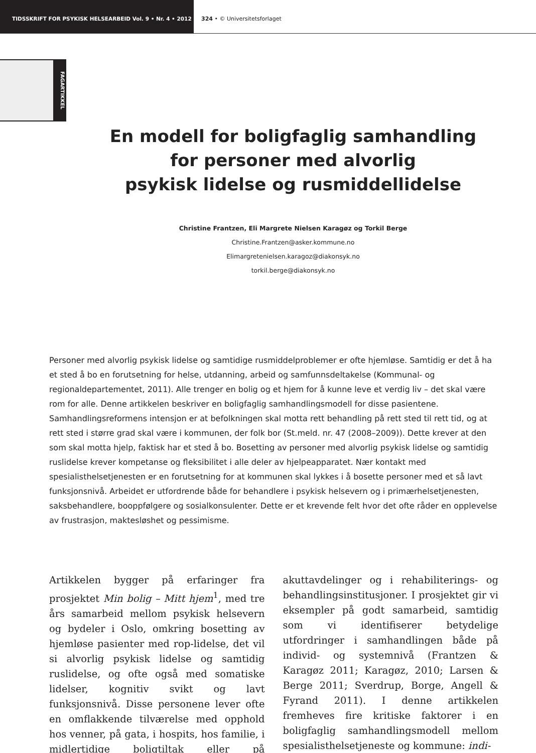TIDSSKRIFT FOR PSYKISK HELSEARBEID Vol. 9 • Nr. 4 • 2012 324 • © Universitetsforlaget
FAGARTIKKEL
En modell for boligfaglig samhandling
for personer med alvorlig
psykisk lidelse og rusmiddellidelse
Christine Frantzen, Eli Margrete Nielsen Karagøz og Torkil Berge
Christine.Frantzen@asker.kommune.no
Elimargretenielsen.karagoz@diakonsyk.no
torkil.berge@diakonsyk.no
Personer med alvorlig psykisk lidelse og samtidige rusmiddelproblemer er ofte hjemløse. Samtidig er det å ha et sted å bo en forutsetning for helse, utdanning, arbeid og samfunnsdeltakelse (Kommunal- og regionaldepartementet, 2011). Alle trenger en bolig og et hjem for å kunne leve et verdig liv – det skal være rom for alle. Denne artikkelen beskriver en boligfaglig samhandlingsmodell for disse pasientene. Samhandlingsreformens intensjon er at befolkningen skal motta rett behandling på rett sted til rett tid, og at rett sted i større grad skal være i kommunen, der folk bor (St.meld. nr. 47 (2008–2009)). Dette krever at den som skal motta hjelp, faktisk har et sted å bo. Bosetting av personer med alvorlig psykisk lidelse og samtidig ruslidelse krever kompetanse og fleksibilitet i alle deler av hjelpeapparatet. Nær kontakt med spesialisthelsetjenesten er en forutsetning for at kommunen skal lykkes i å bosette personer med et så lavt funksjonsnivå. Arbeidet er utfordrende både for behandlere i psykisk helsevern og i primærhelsetjenesten, saksbehandlere, booppfølgere og sosialkonsulenter. Dette er et krevende felt hvor det ofte råder en opplevelse av frustrasjon, maktesløshet og pessimisme.
Artikkelen bygger på erfaringer fra prosjektet Min bolig – Mitt hjem<sup>1</sup>, med tre års samarbeid mellom psykisk helsevern og bydeler i Oslo, omkring bosetting av hjemløse pasienter med rop-lidelse, det vil si alvorlig psykisk lidelse og samtidig ruslidelse, og ofte også med somatiske lidelser, kognitiv svikt og lavt funksjonsnivå. Disse personene lever ofte en omflakkende tilværelse med opphold hos venner, på gata, i hospits, hos familie, i midlertidige boligtiltak eller på akuttavdelinger og i rehabiliterings- og behandlingsinstitusjoner. I prosjektet gir vi eksempler på godt samarbeid, samtidig som vi identifiserer betydelige utfordringer i samhandlingen både på individ- og systemnivå (Frantzen & Karagøz 2011; Karagøz, 2010; Larsen & Berge 2011; Sverdrup, Borge, Angell & Fyrand 2011). I denne artikkelen fremheves fire kritiske faktorer i en boligfaglig samhandlingsmodell mellom spesialisthelsetjeneste og kommune: indi-